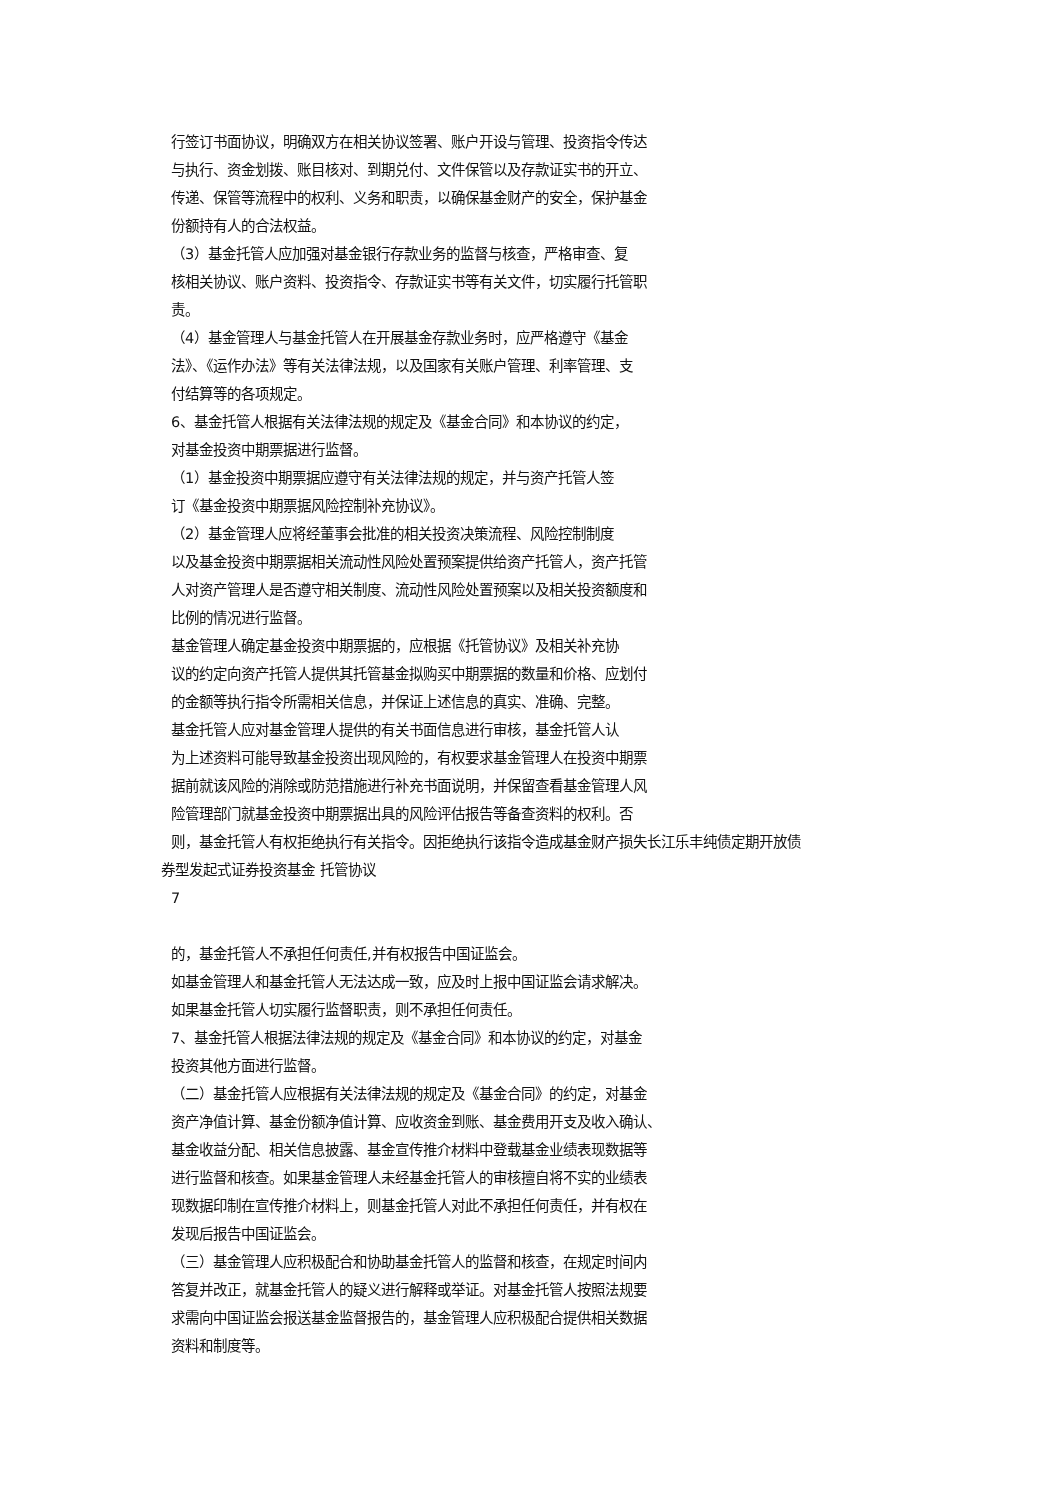行签订书面协议，明确双方在相关协议签署、账户开设与管理、投资指令传达
与执行、资金划拨、账目核对、到期兑付、文件保管以及存款证实书的开立、
传递、保管等流程中的权利、义务和职责，以确保基金财产的安全，保护基金
份额持有人的合法权益。
（3）基金托管人应加强对基金银行存款业务的监督与核查，严格审查、复
核相关协议、账户资料、投资指令、存款证实书等有关文件，切实履行托管职
责。
（4）基金管理人与基金托管人在开展基金存款业务时，应严格遵守《基金
法》、《运作办法》等有关法律法规，以及国家有关账户管理、利率管理、支
付结算等的各项规定。
6、基金托管人根据有关法律法规的规定及《基金合同》和本协议的约定，
对基金投资中期票据进行监督。
（1）基金投资中期票据应遵守有关法律法规的规定，并与资产托管人签
订《基金投资中期票据风险控制补充协议》。
（2）基金管理人应将经董事会批准的相关投资决策流程、风险控制制度
以及基金投资中期票据相关流动性风险处置预案提供给资产托管人，资产托管
人对资产管理人是否遵守相关制度、流动性风险处置预案以及相关投资额度和
比例的情况进行监督。
基金管理人确定基金投资中期票据的，应根据《托管协议》及相关补充协
议的约定向资产托管人提供其托管基金拟购买中期票据的数量和价格、应划付
的金额等执行指令所需相关信息，并保证上述信息的真实、准确、完整。
基金托管人应对基金管理人提供的有关书面信息进行审核，基金托管人认
为上述资料可能导致基金投资出现风险的，有权要求基金管理人在投资中期票
据前就该风险的消除或防范措施进行补充书面说明，并保留查看基金管理人风
险管理部门就基金投资中期票据出具的风险评估报告等备查资料的权利。否
则，基金托管人有权拒绝执行有关指令。因拒绝执行该指令造成基金财产损失长江乐丰纯债定期开放债
券型发起式证券投资基金 托管协议
7
的，基金托管人不承担任何责任,并有权报告中国证监会。
如基金管理人和基金托管人无法达成一致，应及时上报中国证监会请求解决。
如果基金托管人切实履行监督职责，则不承担任何责任。
7、基金托管人根据法律法规的规定及《基金合同》和本协议的约定，对基金
投资其他方面进行监督。
（二）基金托管人应根据有关法律法规的规定及《基金合同》的约定，对基金
资产净值计算、基金份额净值计算、应收资金到账、基金费用开支及收入确认、
基金收益分配、相关信息披露、基金宣传推介材料中登载基金业绩表现数据等
进行监督和核查。如果基金管理人未经基金托管人的审核擅自将不实的业绩表
现数据印制在宣传推介材料上，则基金托管人对此不承担任何责任，并有权在
发现后报告中国证监会。
（三）基金管理人应积极配合和协助基金托管人的监督和核查，在规定时间内
答复并改正，就基金托管人的疑义进行解释或举证。对基金托管人按照法规要
求需向中国证监会报送基金监督报告的，基金管理人应积极配合提供相关数据
资料和制度等。